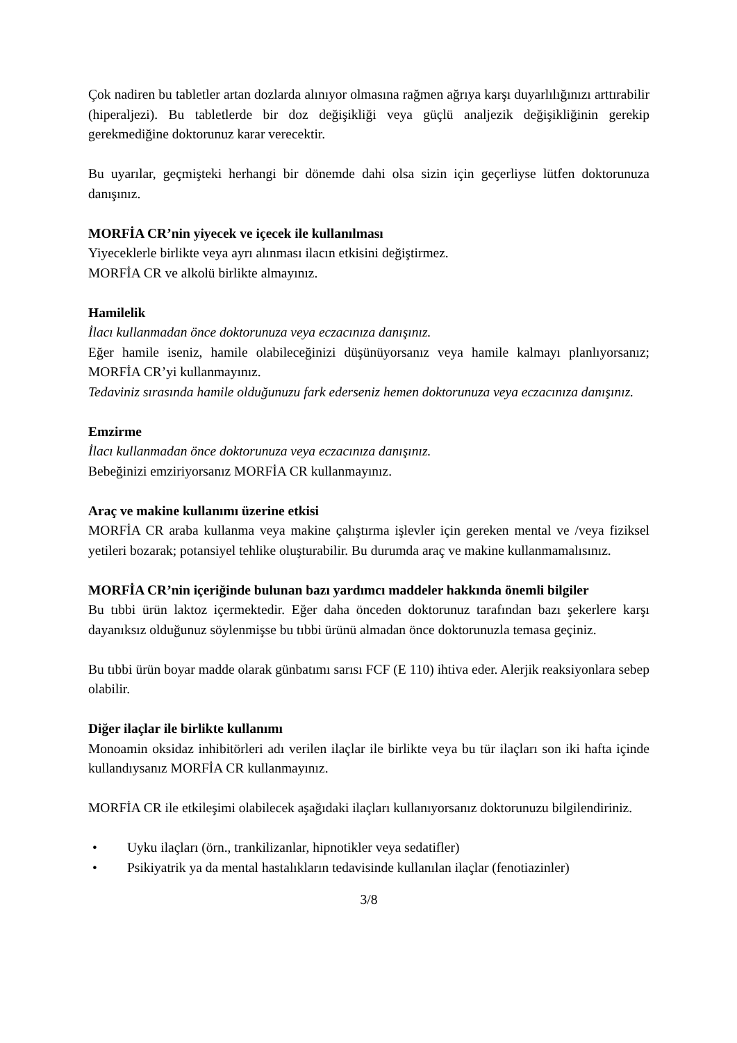Çok nadiren bu tabletler artan dozlarda alınıyor olmasına rağmen ağrıya karşı duyarlılığınızı arttırabilir (hiperaljezi). Bu tabletlerde bir doz değişikliği veya güçlü analjezik değişikliğinin gerekip gerekmediğine doktorunuz karar verecektir.
Bu uyarılar, geçmişteki herhangi bir dönemde dahi olsa sizin için geçerliyse lütfen doktorunuza danışınız.
MORFİA CR’nin yiyecek ve içecek ile kullanılması
Yiyeceklerle birlikte veya ayrı alınması ilacın etkisini değiştirmez.
MORFİA CR ve alkolü birlikte almayınız.
Hamilelik
İlacı kullanmadan önce doktorunuza veya eczacınıza danışınız.
Eğer hamile iseniz, hamile olabileceğinizi düşünüyorsanız veya hamile kalmayı planlıyorsanız; MORFİA CR’yi kullanmayınız.
Tedaviniz sırasında hamile olduğunuzu fark ederseniz hemen doktorunuza veya eczacınıza danışınız.
Emzirme
İlacı kullanmadan önce doktorunuza veya eczacınıza danışınız.
Bebeğinizi emziriyorsanız MORFİA CR kullanmayınız.
Araç ve makine kullanımı üzerine etkisi
MORFİA CR araba kullanma veya makine çalıştırma işlevler için gereken mental ve /veya fiziksel yetileri bozarak; potansiyel tehlike oluşturabilir. Bu durumda araç ve makine kullanmamalısınız.
MORFİA CR’nin içeriğinde bulunan bazı yardımcı maddeler hakkında önemli bilgiler
Bu tıbbi ürün laktoz içermektedir. Eğer daha önceden doktorunuz tarafından bazı şekerlere karşı dayanıksız olduğunuz söylenmişse bu tıbbi ürünü almadan önce doktorunuzla temasa geçiniz.
Bu tıbbi ürün boyar madde olarak günbatımı sarısı FCF (E 110) ihtiva eder. Alerjik reaksiyonlara sebep olabilir.
Diğer ilaçlar ile birlikte kullanımı
Monoamin oksidaz inhibitörleri adı verilen ilaçlar ile birlikte veya bu tür ilaçları son iki hafta içinde kullandıysanız MORFİA CR kullanmayınız.
MORFİA CR ile etkileşimi olabilecek aşağıdaki ilaçları kullanıyorsanız doktorunuzu bilgilendiriniz.
• Uyku ilaçları (örn., trankilizanlar, hipnotikler veya sedatifler)
• Psikiyatrik ya da mental hastalıkların tedavisinde kullanılan ilaçlar (fenotiazinler)
3/8